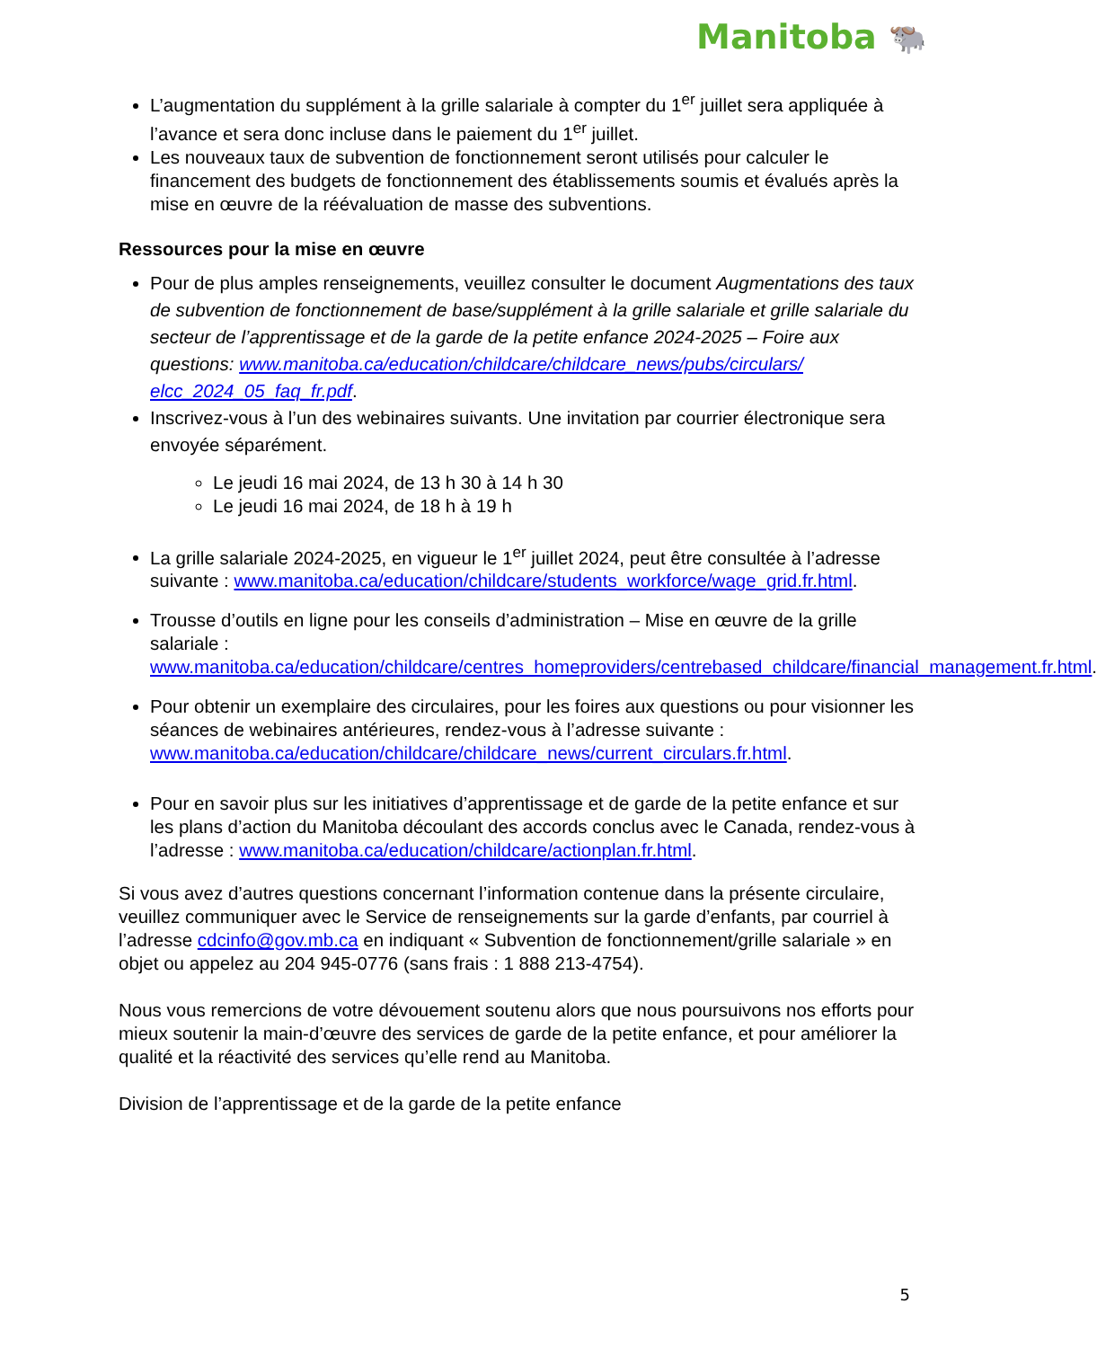Manitoba 🐃
L’augmentation du supplément à la grille salariale à compter du 1<sup>er</sup> juillet sera appliquée à l’avance et sera donc incluse dans le paiement du 1<sup>er</sup> juillet.
Les nouveaux taux de subvention de fonctionnement seront utilisés pour calculer le financement des budgets de fonctionnement des établissements soumis et évalués après la mise en œuvre de la réévaluation de masse des subventions.
Ressources pour la mise en œuvre
Pour de plus amples renseignements, veuillez consulter le document Augmentations des taux de subvention de fonctionnement de base/supplément à la grille salariale et grille salariale du secteur de l’apprentissage et de la garde de la petite enfance 2024-2025 – Foire aux questions: www.manitoba.ca/education/childcare/childcare_news/pubs/circulars/ elcc_2024_05_faq_fr.pdf.
Inscrivez-vous à l’un des webinaires suivants. Une invitation par courrier électronique sera envoyée séparément.
Le jeudi 16 mai 2024, de 13 h 30 à 14 h 30
Le jeudi 16 mai 2024, de 18 h à 19 h
La grille salariale 2024-2025, en vigueur le 1<sup>er</sup> juillet 2024, peut être consultée à l’adresse suivante : www.manitoba.ca/education/childcare/students_workforce/wage_grid.fr.html.
Trousse d’outils en ligne pour les conseils d’administration – Mise en œuvre de la grille salariale : www.manitoba.ca/education/childcare/centres_homeproviders/centrebased_childcare/financial_management.fr.html.
Pour obtenir un exemplaire des circulaires, pour les foires aux questions ou pour visionner les séances de webinaires antérieures, rendez-vous à l’adresse suivante : www.manitoba.ca/education/childcare/childcare_news/current_circulars.fr.html.
Pour en savoir plus sur les initiatives d’apprentissage et de garde de la petite enfance et sur les plans d’action du Manitoba découlant des accords conclus avec le Canada, rendez-vous à l’adresse : www.manitoba.ca/education/childcare/actionplan.fr.html.
Si vous avez d’autres questions concernant l’information contenue dans la présente circulaire, veuillez communiquer avec le Service de renseignements sur la garde d’enfants, par courriel à l’adresse cdcinfo@gov.mb.ca en indiquant « Subvention de fonctionnement/grille salariale » en objet ou appelez au 204 945-0776 (sans frais : 1 888 213-4754).
Nous vous remercions de votre dévouement soutenu alors que nous poursuivons nos efforts pour mieux soutenir la main-d’œuvre des services de garde de la petite enfance, et pour améliorer la qualité et la réactivité des services qu’elle rend au Manitoba.
Division de l’apprentissage et de la garde de la petite enfance
5